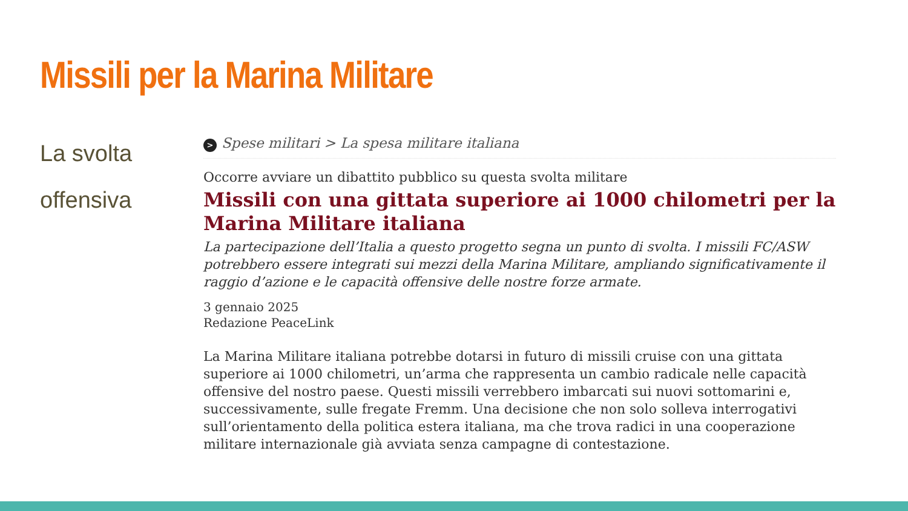Missili per la Marina Militare
La svolta
offensiva
> Spese militari > La spesa militare italiana
Occorre avviare un dibattito pubblico su questa svolta militare
Missili con una gittata superiore ai 1000 chilometri per la Marina Militare italiana
La partecipazione dell’Italia a questo progetto segna un punto di svolta. I missili FC/ASW potrebbero essere integrati sui mezzi della Marina Militare, ampliando significativamente il raggio d’azione e le capacità offensive delle nostre forze armate.
3 gennaio 2025
Redazione PeaceLink
La Marina Militare italiana potrebbe dotarsi in futuro di missili cruise con una gittata superiore ai 1000 chilometri, un’arma che rappresenta un cambio radicale nelle capacità offensive del nostro paese. Questi missili verrebbero imbarcati sui nuovi sottomarini e, successivamente, sulle fregate Fremm. Una decisione che non solo solleva interrogativi sull’orientamento della politica estera italiana, ma che trova radici in una cooperazione militare internazionale già avviata senza campagne di contestazione.